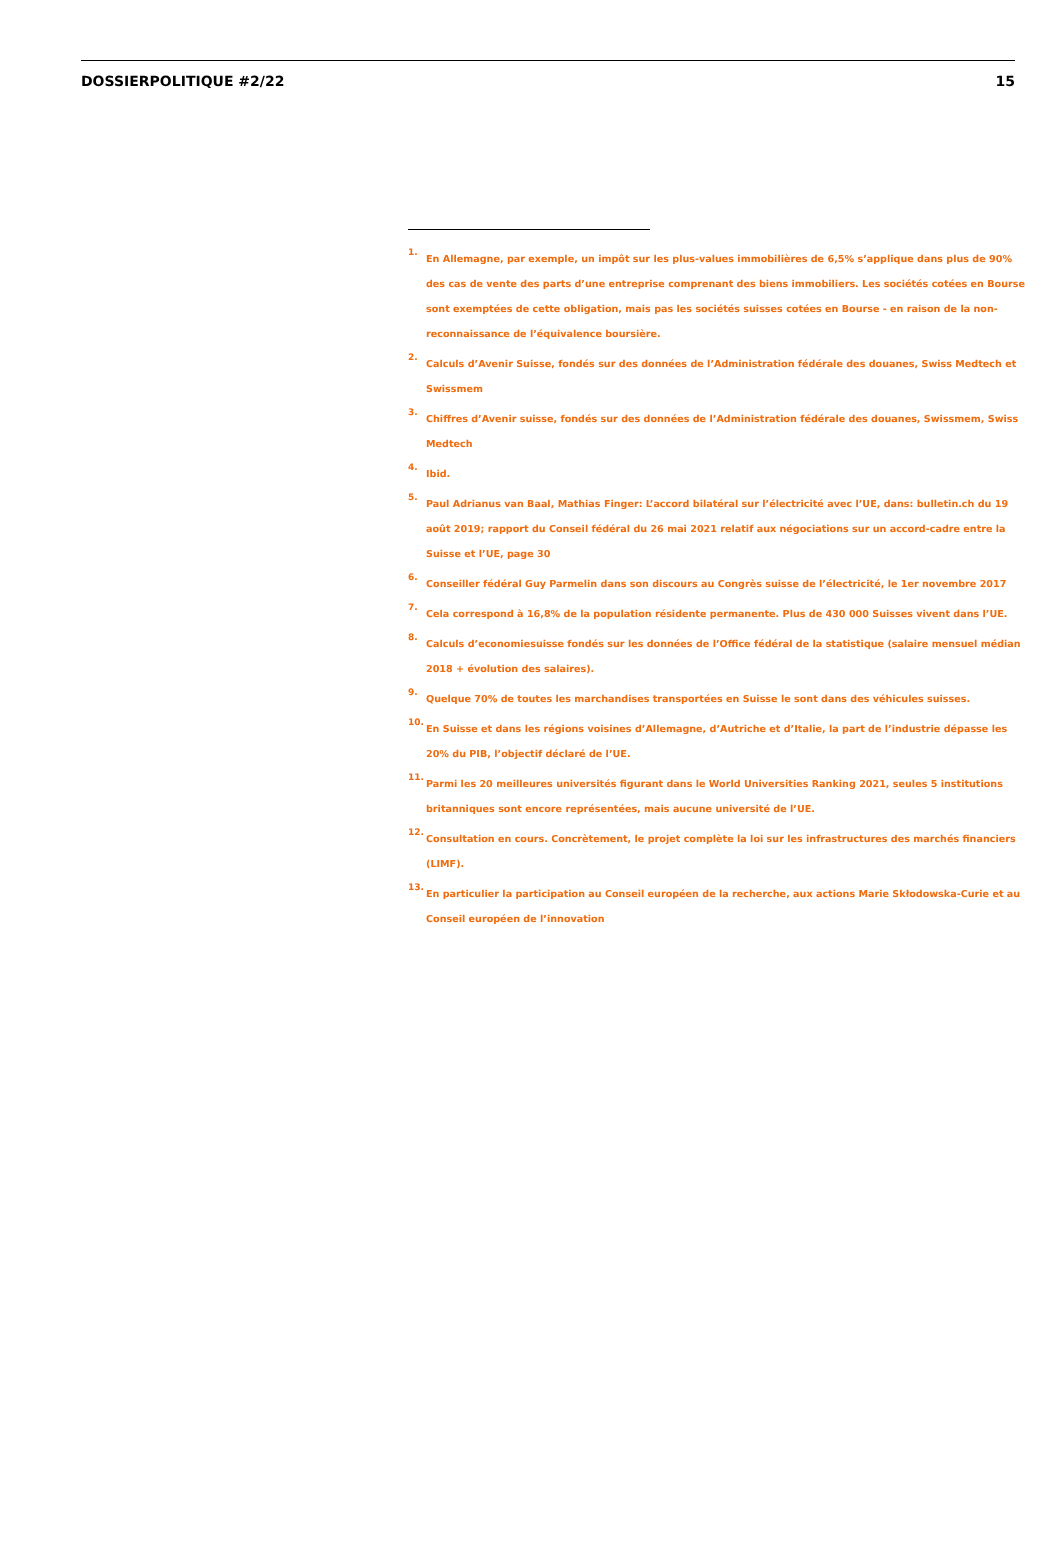DOSSIERPOLITIQUE #2/22 15
<sup>1.</sup>
En Allemagne, par exemple, un impôt sur les plus-values immobilières de 6,5% s’applique dans plus de 90% des cas de vente des parts d’une entreprise comprenant des biens immobiliers. Les sociétés cotées en Bourse sont exemptées de cette obligation, mais pas les sociétés suisses cotées en Bourse - en raison de la non-reconnaissance de l’équivalence boursière.
<sup>2.</sup>
Calculs d’Avenir Suisse, fondés sur des données de l’Administration fédérale des douanes, Swiss Medtech et Swissmem
<sup>3.</sup>
Chiffres d’Avenir suisse, fondés sur des données de l’Administration fédérale des douanes, Swissmem, Swiss Medtech
<sup>4.</sup>
Ibid.
<sup>5.</sup>
Paul Adrianus van Baal, Mathias Finger: L’accord bilatéral sur l’électricité avec l’UE, dans: bulletin.ch du 19 août 2019; rapport du Conseil fédéral du 26 mai 2021 relatif aux négociations sur un accord-cadre entre la Suisse et l’UE, page 30
<sup>6.</sup>
Conseiller fédéral Guy Parmelin dans son discours au Congrès suisse de l’électricité, le 1er novembre 2017
<sup>7.</sup>
Cela correspond à 16,8% de la population résidente permanente. Plus de 430 000 Suisses vivent dans l’UE.
<sup>8.</sup>
Calculs d’economiesuisse fondés sur les données de l’Office fédéral de la statistique (salaire mensuel médian 2018 + évolution des salaires).
<sup>9.</sup>
Quelque 70% de toutes les marchandises transportées en Suisse le sont dans des véhicules suisses.
<sup>10.</sup>
En Suisse et dans les régions voisines d’Allemagne, d’Autriche et d’Italie, la part de l’industrie dépasse les 20% du PIB, l’objectif déclaré de l’UE.
<sup>11.</sup>
Parmi les 20 meilleures universités figurant dans le World Universities Ranking 2021, seules 5 institutions britanniques sont encore représentées, mais aucune université de l’UE.
<sup>12.</sup>
Consultation en cours. Concrètement, le projet complète la loi sur les infrastructures des marchés financiers (LIMF).
<sup>13.</sup>
En particulier la participation au Conseil européen de la recherche, aux actions Marie Skłodowska-Curie et au Conseil européen de l’innovation